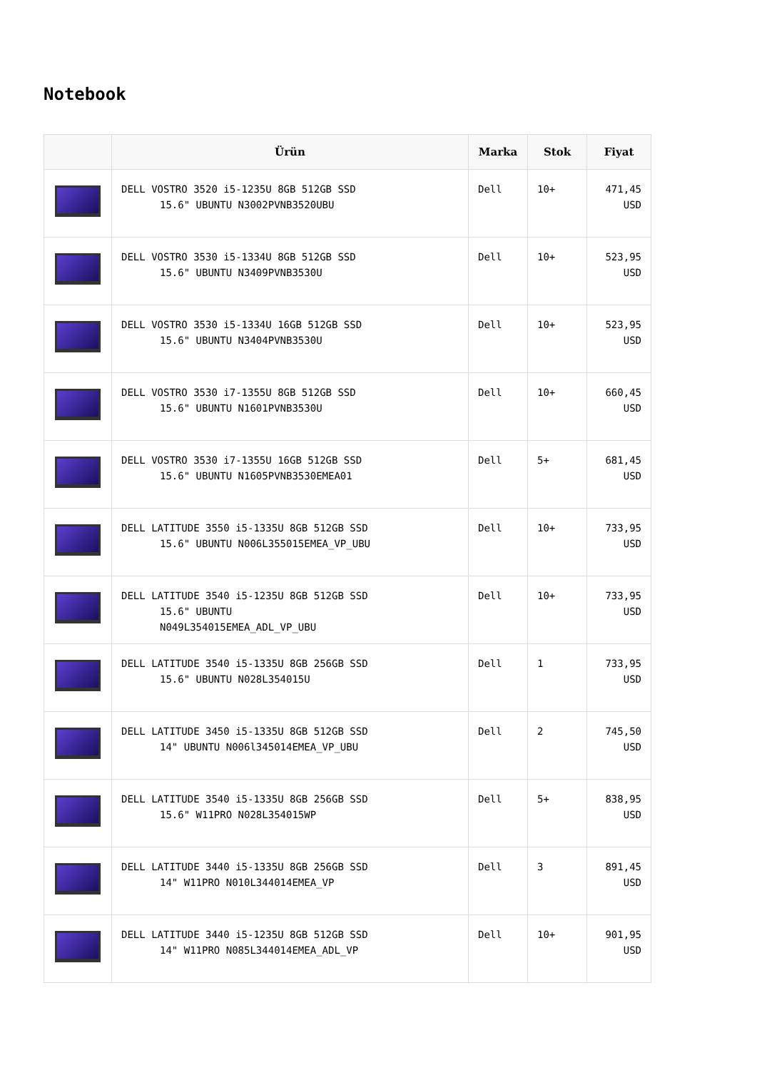Notebook
| | Ürün | Marka | Stok | Fiyat |
| --- | --- | --- | --- | --- |
| | DELL VOSTRO 3520 i5-1235U 8GB 512GB SSD 15.6" UBUNTU N3002PVNB3520UBU | Dell | 10+ | 471,45 USD |
| | DELL VOSTRO 3530 i5-1334U 8GB 512GB SSD 15.6" UBUNTU N3409PVNB3530U | Dell | 10+ | 523,95 USD |
| | DELL VOSTRO 3530 i5-1334U 16GB 512GB SSD 15.6" UBUNTU N3404PVNB3530U | Dell | 10+ | 523,95 USD |
| | DELL VOSTRO 3530 i7-1355U 8GB 512GB SSD 15.6" UBUNTU N1601PVNB3530U | Dell | 10+ | 660,45 USD |
| | DELL VOSTRO 3530 i7-1355U 16GB 512GB SSD 15.6" UBUNTU N1605PVNB3530EMEA01 | Dell | 5+ | 681,45 USD |
| | DELL LATITUDE 3550 i5-1335U 8GB 512GB SSD 15.6" UBUNTU N006L355015EMEA_VP_UBU | Dell | 10+ | 733,95 USD |
| | DELL LATITUDE 3540 i5-1235U 8GB 512GB SSD 15.6" UBUNTU N049L354015EMEA_ADL_VP_UBU | Dell | 10+ | 733,95 USD |
| | DELL LATITUDE 3540 i5-1335U 8GB 256GB SSD 15.6" UBUNTU N028L354015U | Dell | 1 | 733,95 USD |
| | DELL LATITUDE 3450 i5-1335U 8GB 512GB SSD 14" UBUNTU N006l345014EMEA_VP_UBU | Dell | 2 | 745,50 USD |
| | DELL LATITUDE 3540 i5-1335U 8GB 256GB SSD 15.6" W11PRO N028L354015WP | Dell | 5+ | 838,95 USD |
| | DELL LATITUDE 3440 i5-1335U 8GB 256GB SSD 14" W11PRO N010L344014EMEA_VP | Dell | 3 | 891,45 USD |
| | DELL LATITUDE 3440 i5-1235U 8GB 512GB SSD 14" W11PRO N085L344014EMEA_ADL_VP | Dell | 10+ | 901,95 USD |